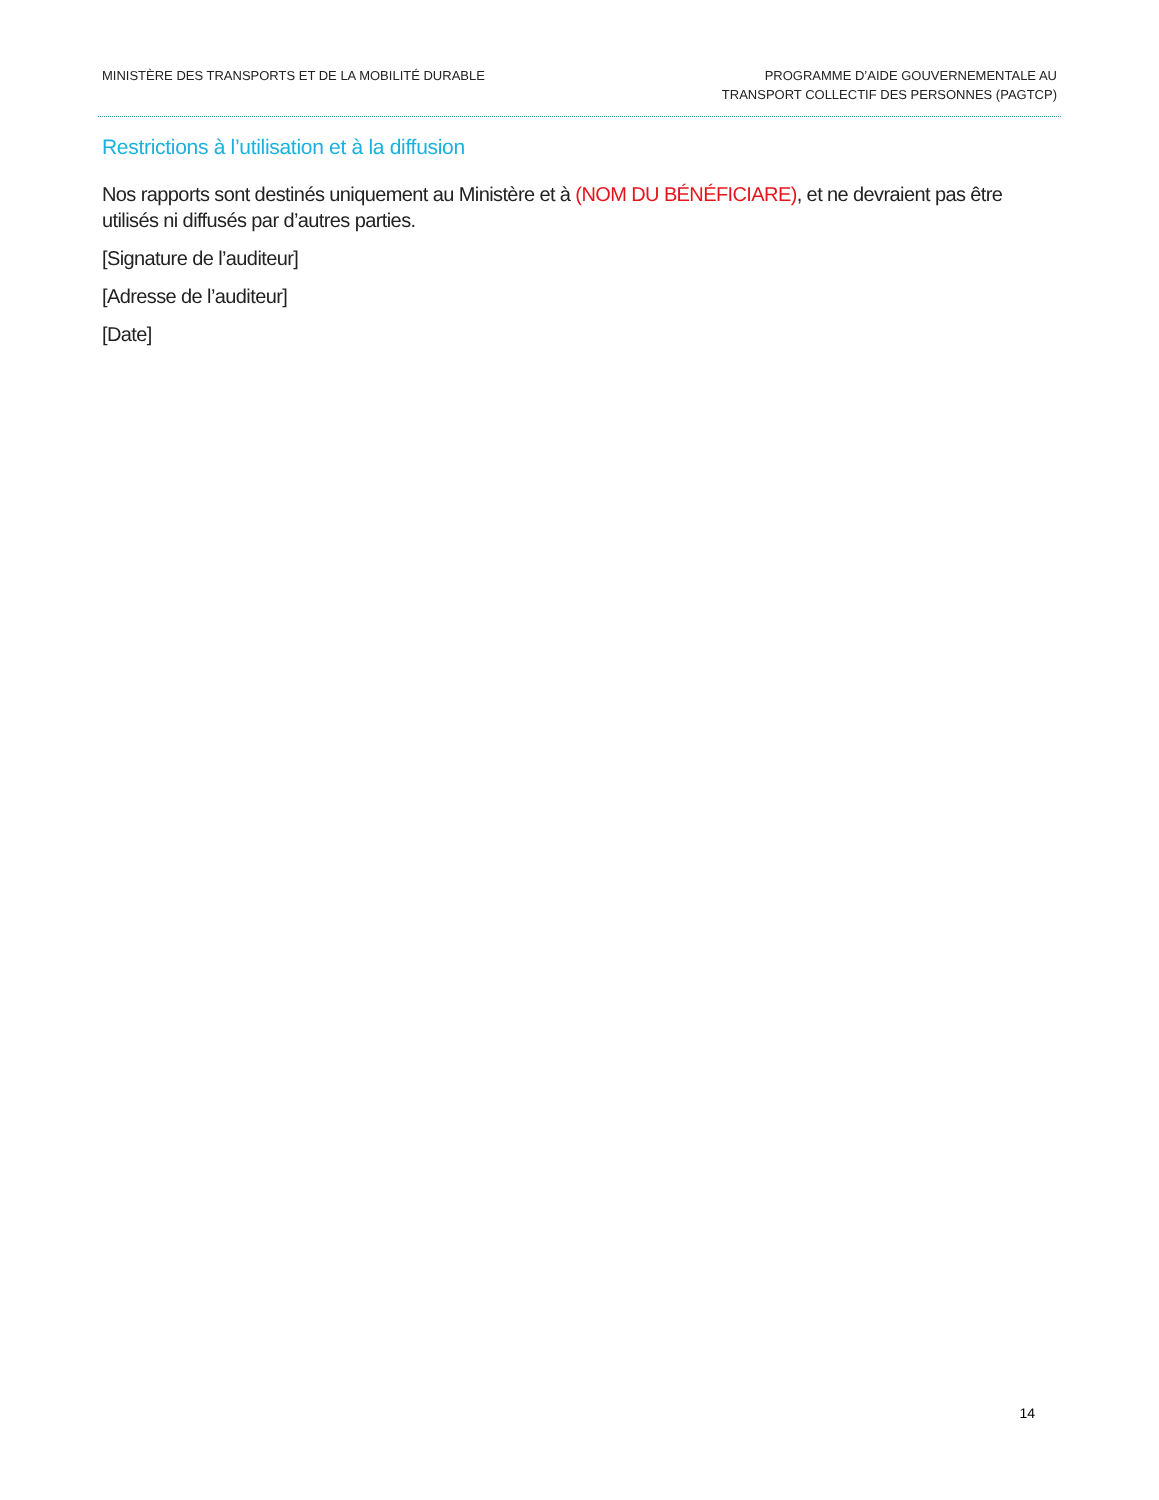MINISTÈRE DES TRANSPORTS ET DE LA MOBILITÉ DURABLE
PROGRAMME D’AIDE GOUVERNEMENTALE AU
TRANSPORT COLLECTIF DES PERSONNES (PAGTCP)
Restrictions à l’utilisation et à la diffusion
Nos rapports sont destinés uniquement au Ministère et à (NOM DU BÉNÉFICIARE), et ne devraient pas être utilisés ni diffusés par d’autres parties.
[Signature de l’auditeur]
[Adresse de l’auditeur]
[Date]
14